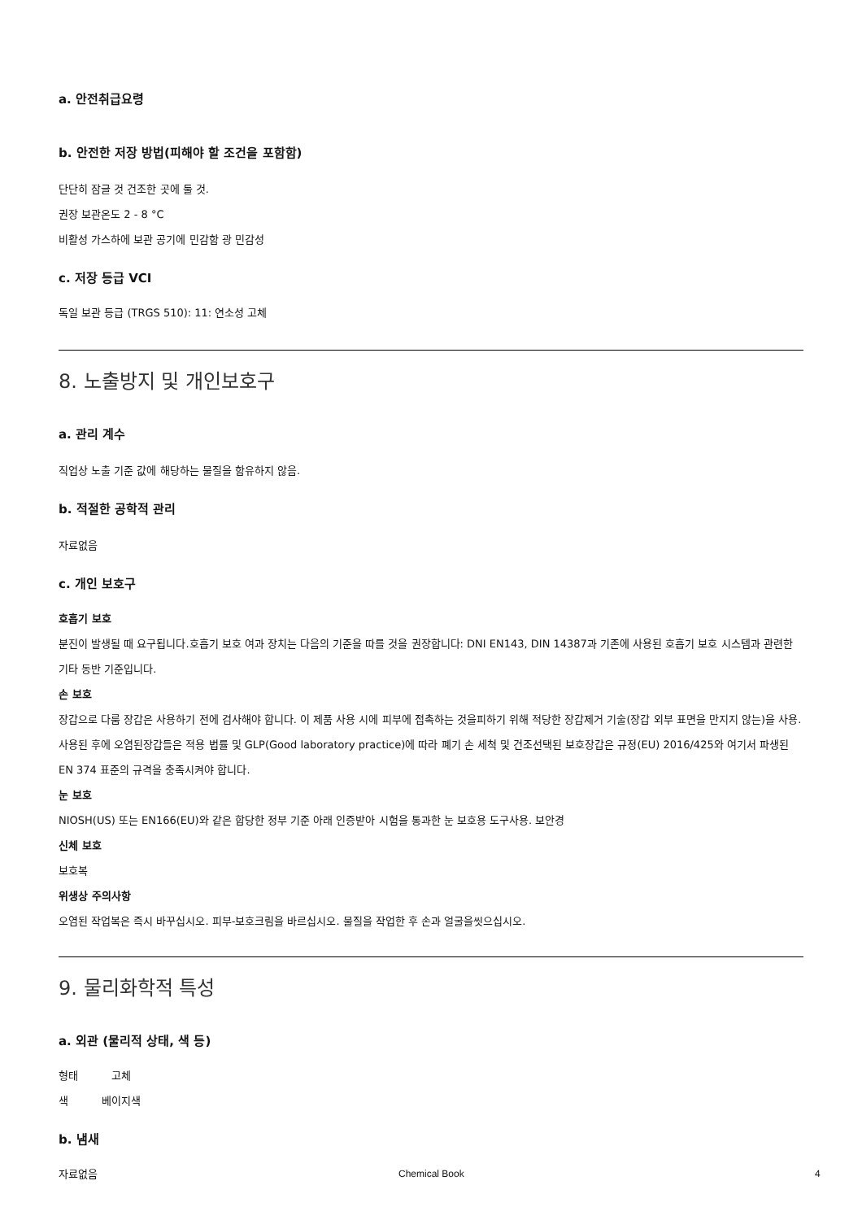a. 안전취급요령
b. 안전한 저장 방법(피해야 할 조건을 포함함)
단단히 잠글 것 건조한 곳에 둘 것.
권장 보관온도 2 - 8 °C
비활성 가스하에 보관 공기에 민감함 광 민감성
c. 저장 등급 VCI
독일 보관 등급 (TRGS 510): 11: 연소성 고체
8. 노출방지 및 개인보호구
a. 관리 계수
직업상 노출 기준 값에 해당하는 물질을 함유하지 않음.
b. 적절한 공학적 관리
자료없음
c. 개인 보호구
호흡기 보호
분진이 발생될 때 요구됩니다.호흡기 보호 여과 장치는 다음의 기준을 따를 것을 권장합니다: DNI EN143, DIN 14387과 기존에 사용된 호흡기 보호 시스템과 관련한 기타 동반 기준입니다.
손 보호
장갑으로 다룸 장갑은 사용하기 전에 검사해야 합니다. 이 제품 사용 시에 피부에 접촉하는 것을피하기 위해 적당한 장갑제거 기술(장갑 외부 표면을 만지지 않는)을 사용. 사용된 후에 오염된장갑들은 적용 법률 및 GLP(Good laboratory practice)에 따라 폐기 손 세척 및 건조선택된 보호장갑은 규정(EU) 2016/425와 여기서 파생된 EN 374 표준의 규격을 충족시켜야 합니다.
눈 보호
NIOSH(US) 또는 EN166(EU)와 같은 합당한 정부 기준 아래 인증받아 시험을 통과한 눈 보호용 도구사용. 보안경
신체 보호
보호복
위생상 주의사항
오염된 작업복은 즉시 바꾸십시오. 피부-보호크림을 바르십시오. 물질을 작업한 후 손과 얼굴을씻으십시오.
9. 물리화학적 특성
a. 외관 (물리적 상태, 색 등)
형태 고체
색 베이지색
b. 냄새
자료없음
Chemical Book 4